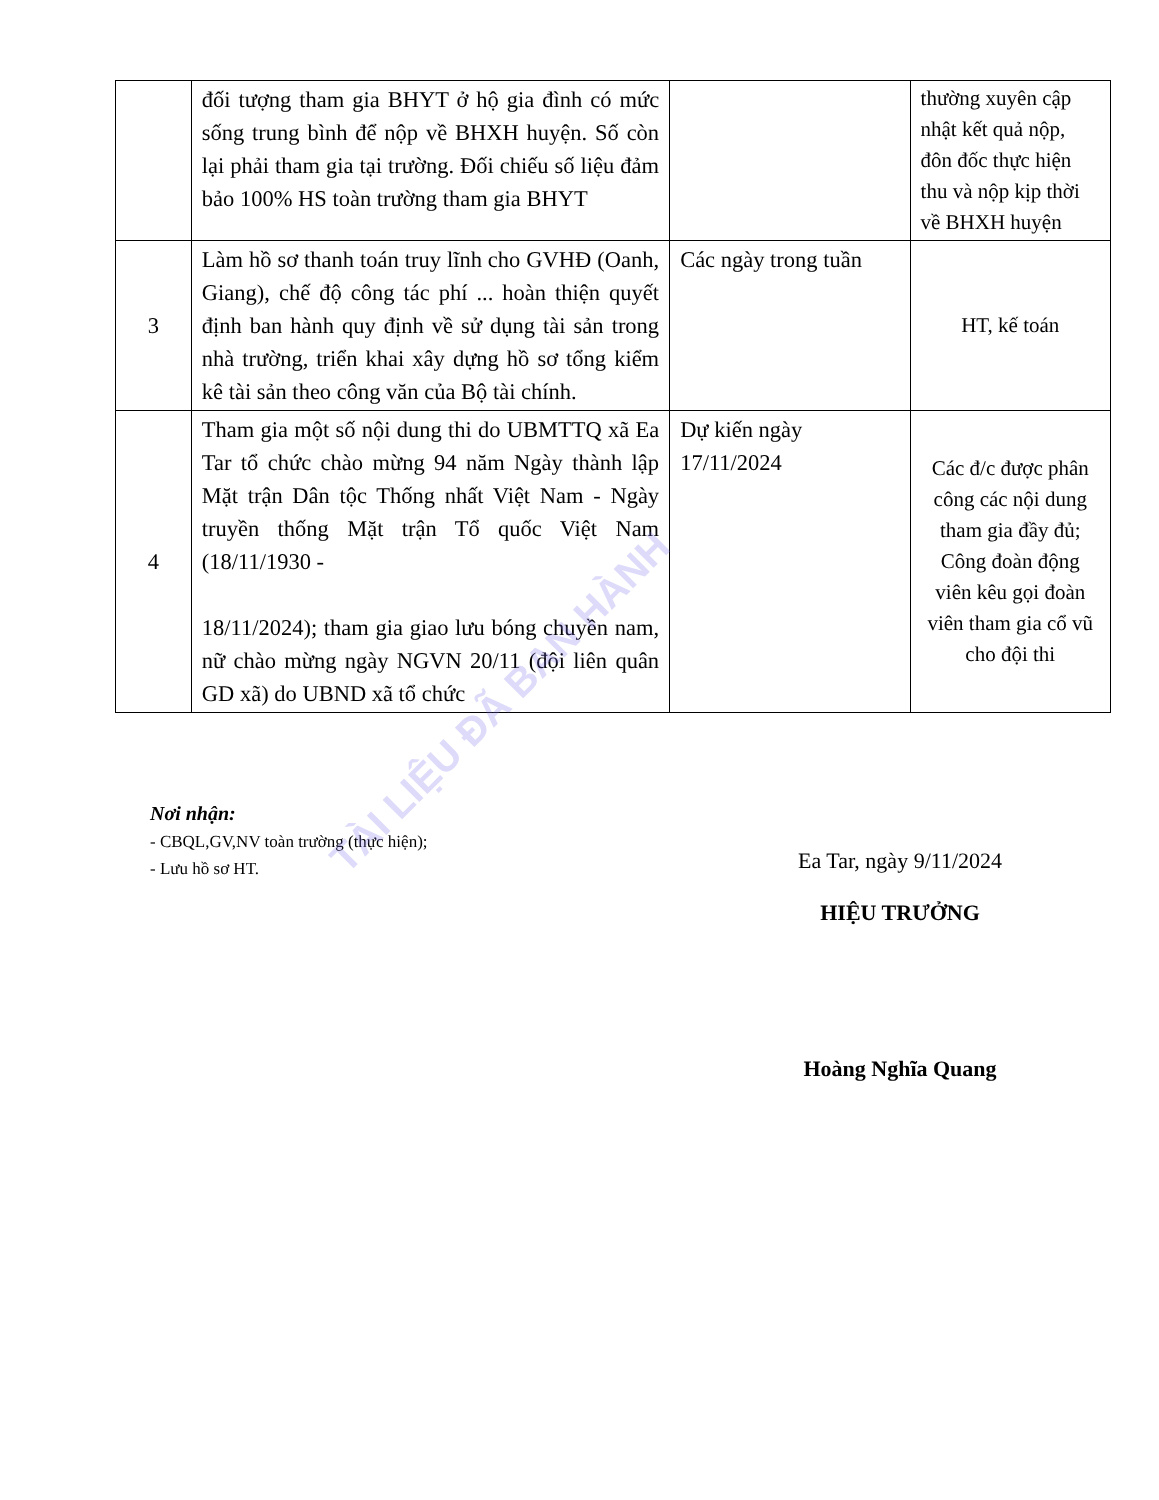| | đối tượng tham gia BHYT ở hộ gia đình có mức sống trung bình để nộp về BHXH huyện. Số còn lại phải tham gia tại trường. Đối chiếu số liệu đảm bảo 100% HS toàn trường tham gia BHYT | | thường xuyên cập nhật kết quả nộp, đôn đốc thực hiện thu và nộp kịp thời về BHXH huyện |
| 3 | Làm hồ sơ thanh toán truy lĩnh cho GVHĐ (Oanh, Giang), chế độ công tác phí ... hoàn thiện quyết định ban hành quy định về sử dụng tài sản trong nhà trường, triển khai xây dựng hồ sơ tổng kiểm kê tài sản theo công văn của Bộ tài chính. | Các ngày trong tuần | HT, kế toán |
| 4 | Tham gia một số nội dung thi do UBMTTQ xã Ea Tar tổ chức chào mừng 94 năm Ngày thành lập Mặt trận Dân tộc Thống nhất Việt Nam - Ngày truyền thống Mặt trận Tổ quốc Việt Nam (18/11/1930 - 18/11/2024); tham gia giao lưu bóng chuyền nam, nữ chào mừng ngày NGVN 20/11 (đội liên quân GD xã) do UBND xã tổ chức | Dự kiến ngày 17/11/2024 | Các đ/c được phân công các nội dung tham gia đầy đủ; Công đoàn động viên kêu gọi đoàn viên tham gia cổ vũ cho đội thi |
Nơi nhận:
- CBQL,GV,NV toàn trường (thực hiện);
- Lưu hồ sơ HT.
Ea Tar, ngày 9/11/2024
HIỆU TRƯỞNG
Hoàng Nghĩa Quang
TÀI LIỆU ĐÃ BAN HÀNH